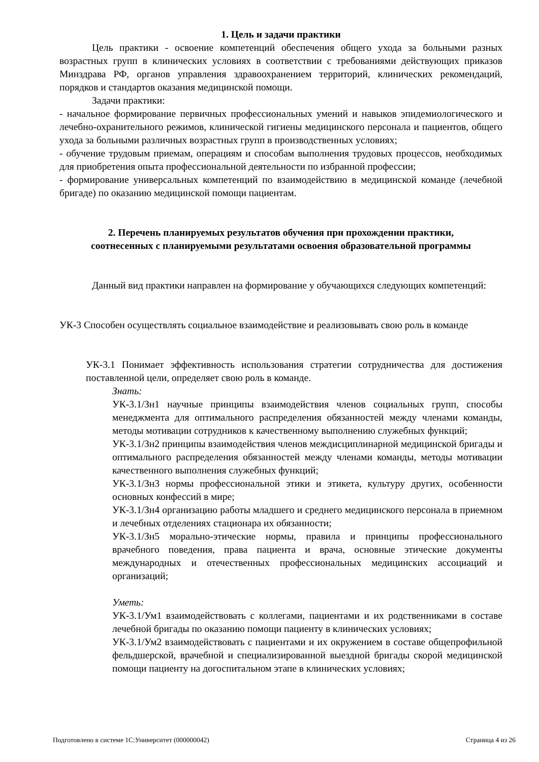1. Цель и задачи практики
Цель практики - освоение компетенций обеспечения общего ухода за больными разных возрастных групп в клинических условиях в соответствии с требованиями действующих приказов Минздрава РФ, органов управления здравоохранением территорий, клинических рекомендаций, порядков и стандартов оказания медицинской помощи.
Задачи практики:
- начальное формирование первичных профессиональных умений и навыков эпидемиологического и лечебно-охранительного режимов, клинической гигиены медицинского персонала и пациентов, общего ухода за больными различных возрастных групп в производственных условиях;
- обучение трудовым приемам, операциям и способам выполнения трудовых процессов, необходимых для приобретения опыта профессиональной деятельности по избранной профессии;
- формирование универсальных компетенций по взаимодействию в медицинской команде (лечебной бригаде) по оказанию медицинской помощи пациентам.
2. Перечень планируемых результатов обучения при прохождении практики,
соотнесенных с планируемыми результатами освоения образовательной программы
Данный вид практики направлен на формирование у обучающихся следующих компетенций:
УК-3 Способен осуществлять социальное взаимодействие и реализовывать свою роль в команде
УК-3.1 Понимает эффективность использования стратегии сотрудничества для достижения поставленной цели, определяет свою роль в команде.
Знать:
УК-3.1/Зн1 научные принципы взаимодействия членов социальных групп, способы менеджмента для оптимального распределения обязанностей между членами команды, методы мотивации сотрудников к качественному выполнению служебных функций;
УК-3.1/Зн2 принципы взаимодействия членов междисциплинарной медицинской бригады и оптимального распределения обязанностей между членами команды, методы мотивации качественного выполнения служебных функций;
УК-3.1/Зн3 нормы профессиональной этики и этикета, культуру других, особенности основных конфессий в мире;
УК-3.1/Зн4 организацию работы младшего и среднего медицинского персонала в приемном и лечебных отделениях стационара их обязанности;
УК-3.1/Зн5 морально-этические нормы, правила и принципы профессионального врачебного поведения, права пациента и врача, основные этические документы международных и отечественных профессиональных медицинских ассоциаций и организаций;
Уметь:
УК-3.1/Ум1 взаимодействовать с коллегами, пациентами и их родственниками в составе лечебной бригады по оказанию помощи пациенту в клинических условиях;
УК-3.1/Ум2 взаимодействовать с пациентами и их окружением в составе общепрофильной фельдшерской, врачебной и специализированной выездной бригады скорой медицинской помощи пациенту на догоспитальном этапе в клинических условиях;
Подготовлено в системе 1С:Университет (000000042) Страница 4 из 26